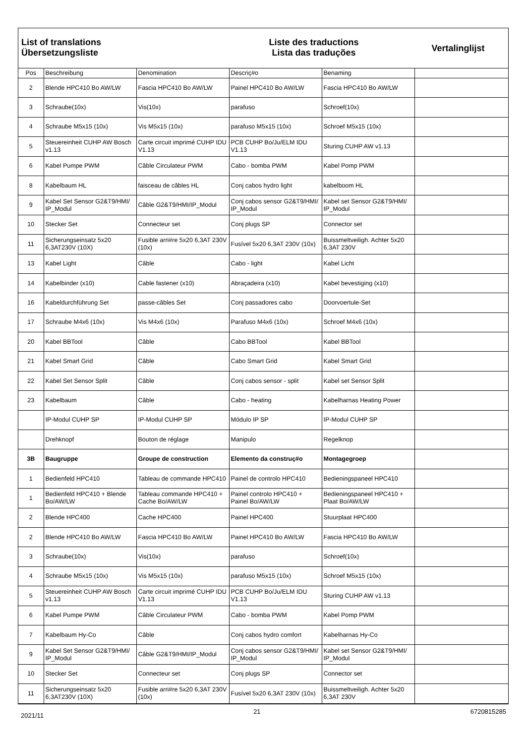List of translations
Übersetzungsliste
Liste des traductions
Lista das traduções
Vertalinglijst
| Pos | Beschreibung | Denomination | Descriç#o | Benaming | |
| --- | --- | --- | --- | --- | --- |
| 2 | Blende HPC410 Bo AW/LW | Fascia HPC410 Bo AW/LW | Painel HPC410 Bo AW/LW | Fascia HPC410 Bo AW/LW | |
| 3 | Schraube(10x) | Vis(10x) | parafuso | Schroef(10x) | |
| 4 | Schraube M5x15 (10x) | Vis M5x15 (10x) | parafuso M5x15 (10x) | Schroef M5x15 (10x) | |
| 5 | Steuereinheit CUHP AW Bosch v1.13 | Carte circuit imprimé CUHP IDU V1.13 | PCB CUHP Bo/Ju/ELM IDU V1.13 | Sturing CUHP AW v1.13 | |
| 6 | Kabel Pumpe PWM | Câble Circulateur PWM | Cabo - bomba PWM | Kabel Pomp PWM | |
| 8 | Kabelbaum HL | faisceau de câbles HL | Conj cabos hydro light | kabelboom HL | |
| 9 | Kabel Set Sensor G2&T9/HMI/ IP_Modul | Câble G2&T9/HMI/IP_Modul | Conj cabos sensor G2&T9/HMI/ IP_Modul | Kabel set Sensor G2&T9/HMI/ IP_Modul | |
| 10 | Stecker Set | Connecteur set | Conj plugs SP | Connector set | |
| 11 | Sicherungseinsatz 5x20 6,3AT230V (10X) | Fusible arri#re 5x20 6,3AT 230V (10x) | Fusível 5x20 6,3AT 230V (10x) | Buissmeltveiligh. Achter 5x20 6,3AT 230V | |
| 13 | Kabel Light | Câble | Cabo - light | Kabel Licht | |
| 14 | Kabelbinder (x10) | Cable fastener (x10) | Abraçadeira (x10) | Kabel bevestiging (x10) | |
| 16 | Kabeldurchführung Set | passe-câbles Set | Conj passadores cabo | Doorvoertule-Set | |
| 17 | Schraube M4x6 (10x) | Vis M4x6 (10x) | Parafuso M4x6 (10x) | Schroef M4x6 (10x) | |
| 20 | Kabel BBTool | Câble | Cabo BBTool | Kabel BBTool | |
| 21 | Kabel Smart Grid | Câble | Cabo Smart Grid | Kabel Smart Grid | |
| 22 | Kabel Set Sensor Split | Câble | Conj cabos sensor - split | Kabel set Sensor Split | |
| 23 | Kabelbaum | Câble | Cabo - heating | Kabelharnas Heating Power | |
| | IP-Modul CUHP SP | IP-Modul CUHP SP | Módulo IP SP | IP-Modul CUHP SP | |
| | Drehknopf | Bouton de réglage | Manipulo | Regelknop | |
| 3B | Baugruppe | Groupe de construction | Elemento da construç#o | Montagegroep | |
| 1 | Bedienfeld HPC410 | Tableau de commande HPC410 | Painel de controlo HPC410 | Bedieningspaneel HPC410 | |
| 1 | Bedienfeld HPC410 + Blende Bo/AW/LW | Tableau commande HPC410 + Cache Bo/AW/LW | Painel controlo HPC410 + Painel Bo/AW/LW | Bedieningspaneel HPC410 + Plaat Bo/AW/LW | |
| 2 | Blende HPC400 | Cache HPC400 | Painel HPC400 | Stuurplaat HPC400 | |
| 2 | Blende HPC410 Bo AW/LW | Fascia HPC410 Bo AW/LW | Painel HPC410 Bo AW/LW | Fascia HPC410 Bo AW/LW | |
| 3 | Schraube(10x) | Vis(10x) | parafuso | Schroef(10x) | |
| 4 | Schraube M5x15 (10x) | Vis M5x15 (10x) | parafuso M5x15 (10x) | Schroef M5x15 (10x) | |
| 5 | Steuereinheit CUHP AW Bosch v1.13 | Carte circuit imprimé CUHP IDU V1.13 | PCB CUHP Bo/Ju/ELM IDU V1.13 | Sturing CUHP AW v1.13 | |
| 6 | Kabel Pumpe PWM | Câble Circulateur PWM | Cabo - bomba PWM | Kabel Pomp PWM | |
| 7 | Kabelbaum Hy-Co | Câble | Conj cabos hydro comfort | Kabelharnas Hy-Co | |
| 9 | Kabel Set Sensor G2&T9/HMI/ IP_Modul | Câble G2&T9/HMI/IP_Modul | Conj cabos sensor G2&T9/HMI/ IP_Modul | Kabel set Sensor G2&T9/HMI/ IP_Modul | |
| 10 | Stecker Set | Connecteur set | Conj plugs SP | Connector set | |
| 11 | Sicherungseinsatz 5x20 6,3AT230V (10X) | Fusible arri#re 5x20 6,3AT 230V (10x) | Fusível 5x20 6,3AT 230V (10x) | Buissmeltveiligh. Achter 5x20 6,3AT 230V | |
2021/11 21 6720815285